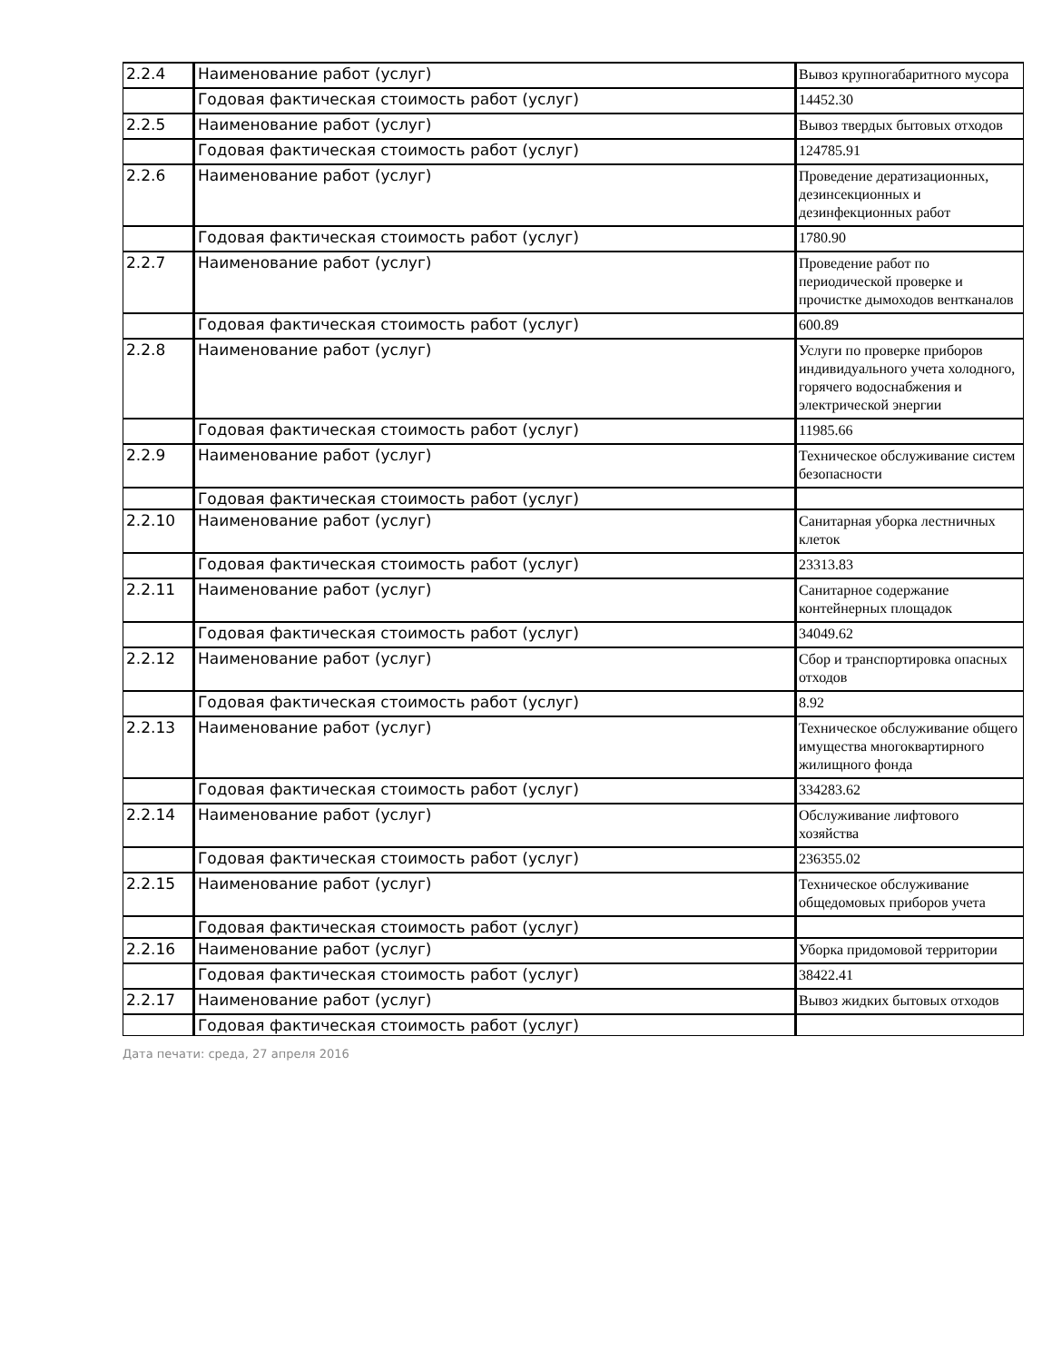| 2.2.4 | Наименование работ (услуг) | Вывоз крупногабаритного мусора |
| | Годовая фактическая стоимость работ (услуг) | 14452.30 |
| 2.2.5 | Наименование работ (услуг) | Вывоз твердых бытовых отходов |
| | Годовая фактическая стоимость работ (услуг) | 124785.91 |
| 2.2.6 | Наименование работ (услуг) | Проведение дератизационных, дезинсекционных и дезинфекционных работ |
| | Годовая фактическая стоимость работ (услуг) | 1780.90 |
| 2.2.7 | Наименование работ (услуг) | Проведение работ по периодической проверке и прочистке дымоходов вентканалов |
| | Годовая фактическая стоимость работ (услуг) | 600.89 |
| 2.2.8 | Наименование работ (услуг) | Услуги по проверке приборов индивидуального учета холодного, горячего водоснабжения и электрической энергии |
| | Годовая фактическая стоимость работ (услуг) | 11985.66 |
| 2.2.9 | Наименование работ (услуг) | Техническое обслуживание систем безопасности |
| | Годовая фактическая стоимость работ (услуг) | |
| 2.2.10 | Наименование работ (услуг) | Санитарная уборка лестничных клеток |
| | Годовая фактическая стоимость работ (услуг) | 23313.83 |
| 2.2.11 | Наименование работ (услуг) | Санитарное содержание контейнерных площадок |
| | Годовая фактическая стоимость работ (услуг) | 34049.62 |
| 2.2.12 | Наименование работ (услуг) | Сбор и транспортировка опасных отходов |
| | Годовая фактическая стоимость работ (услуг) | 8.92 |
| 2.2.13 | Наименование работ (услуг) | Техническое обслуживание общего имущества многоквартирного жилищного фонда |
| | Годовая фактическая стоимость работ (услуг) | 334283.62 |
| 2.2.14 | Наименование работ (услуг) | Обслуживание лифтового хозяйства |
| | Годовая фактическая стоимость работ (услуг) | 236355.02 |
| 2.2.15 | Наименование работ (услуг) | Техническое обслуживание общедомовых приборов учета |
| | Годовая фактическая стоимость работ (услуг) | |
| 2.2.16 | Наименование работ (услуг) | Уборка придомовой территории |
| | Годовая фактическая стоимость работ (услуг) | 38422.41 |
| 2.2.17 | Наименование работ (услуг) | Вывоз жидких бытовых отходов |
| | Годовая фактическая стоимость работ (услуг) | |
Дата печати: среда, 27 апреля 2016